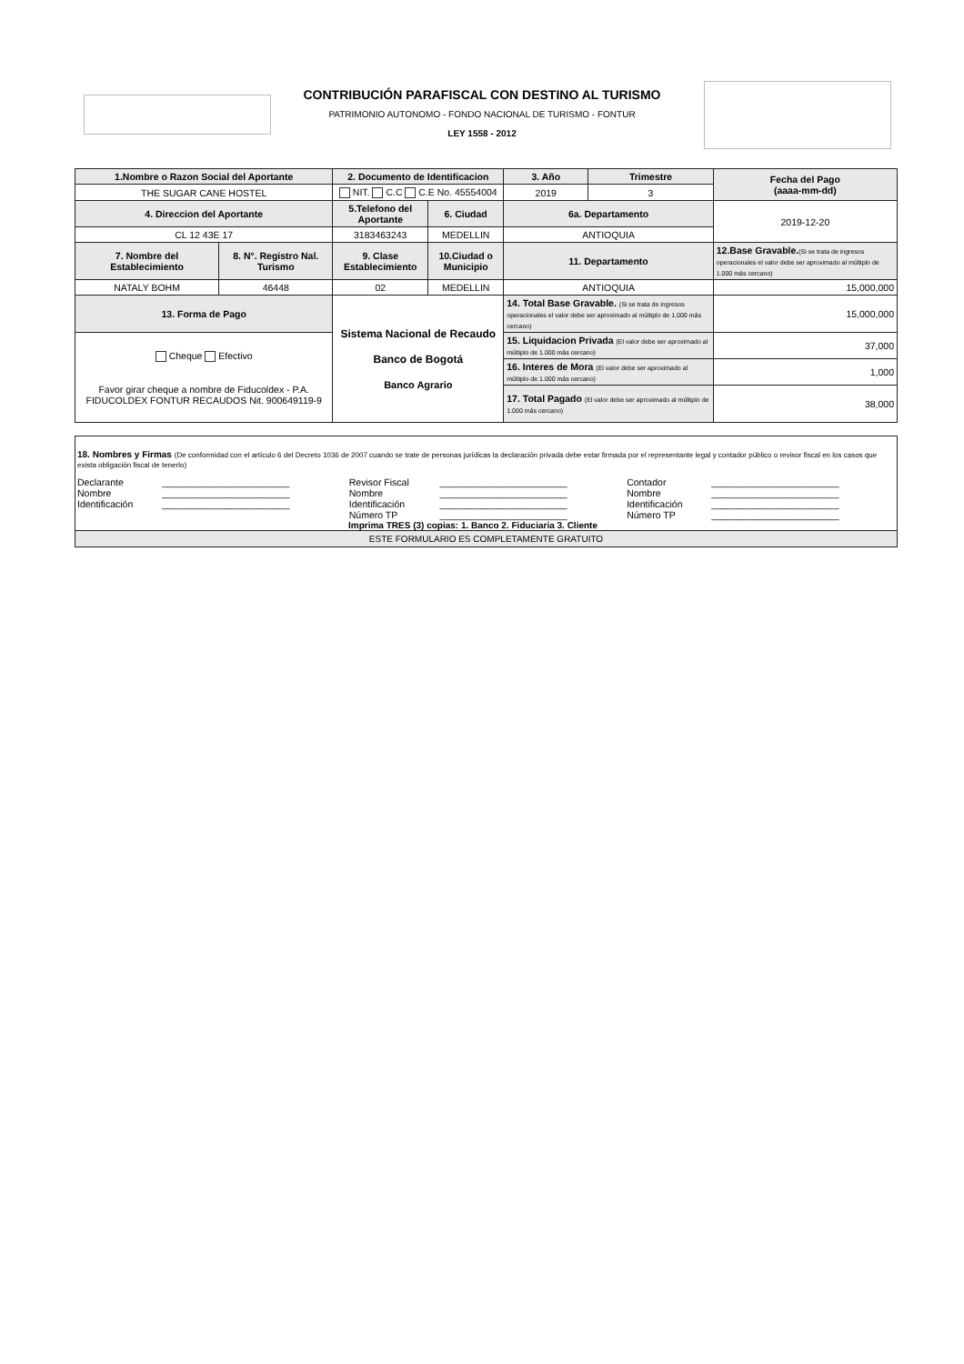CONTRIBUCIÓN PARAFISCAL CON DESTINO AL TURISMO
PATRIMONIO AUTONOMO - FONDO NACIONAL DE TURISMO - FONTUR
LEY 1558 - 2012
| 1.Nombre o Razon Social del Aportante | | 2. Documento de Identificacion | | 3. Año | Trimestre | Fecha del Pago (aaaa-mm-dd) |
| THE SUGAR CANE HOSTEL | | NIT. C.C C.E No. 45554004 | | 2019 | 3 | |
| 4. Direccion del Aportante | | 5.Telefono del Aportante | 6. Ciudad | 6a. Departamento | | 2019-12-20 |
| CL 12 43E 17 | | 3183463243 | MEDELLIN | ANTIOQUIA | | |
| 7. Nombre del Establecimiento | 8. N°. Registro Nal. Turismo | 9. Clase Establecimiento | 10.Ciudad o Municipio | 11. Departamento | | 12.Base Gravable. (Si se trata de ingresos operacionales el valor debe ser aproximado al múltiplo de 1.000 más cercano) |
| NATALY BOHM | 46448 | 02 | MEDELLIN | ANTIOQUIA | | 15,000,000 |
| 13. Forma de Pago | | Sistema Nacional de Recaudo Banco de Bogotá Banco Agrario | | 14. Total Base Gravable. (Si se trata de ingresos operacionales el valor debe ser aproximado al múltiplo de 1.000 más cercano) | | 15,000,000 |
| Cheque Efectivo Favor girar cheque a nombre de Fiducoldex - P.A. FIDUCOLDEX FONTUR RECAUDOS Nit. 900649119-9 | | | | 15. Liquidacion Privada (El valor debe ser aproximado al múltiplo de 1.000 más cercano) | | 37,000 |
| | | | | 16. Interes de Mora (El valor debe ser aproximado al múltiplo de 1.000 más cercano) | | 1,000 |
| | | | | 17. Total Pagado (El valor debe ser aproximado al múltiplo de 1.000 más cercano) | | 38,000 |
18. Nombres y Firmas (De conformidad con el artículo 6 del Decreto 1036 de 2007 cuando se trate de personas jurídicas la declaración privada debe estar firmada por el representante legal y contador público o revisor fiscal en los casos que exista obligación fiscal de tenerlo)
| Declarante | ________________________ | Revisor Fiscal | ________________________ | Contador | ________________________ |
| Nombre | ________________________ | Nombre | ________________________ | Nombre | ________________________ |
| Identificación | ________________________ | Identificación | ________________________ | Identificación | ________________________ |
| | | Número TP | ________________________ | Número TP | ________________________ |
Imprima TRES (3) copias: 1. Banco 2. Fiduciaria 3. Cliente
ESTE FORMULARIO ES COMPLETAMENTE GRATUITO